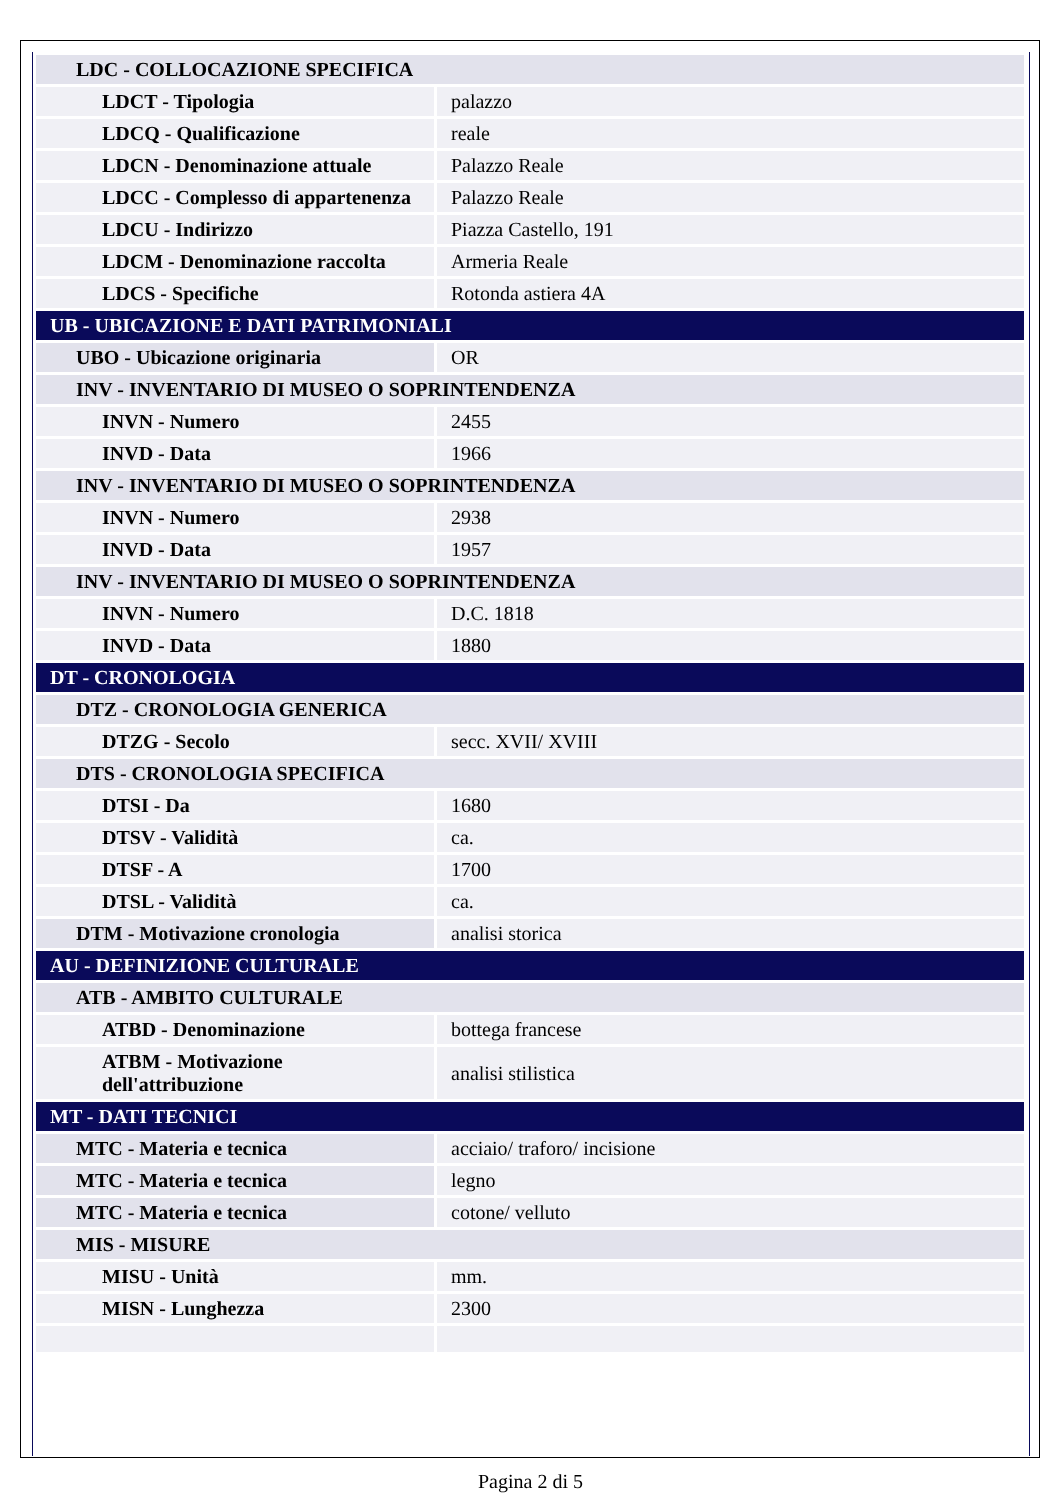| LDC - COLLOCAZIONE SPECIFICA | |
| LDCT - Tipologia | palazzo |
| LDCQ - Qualificazione | reale |
| LDCN - Denominazione attuale | Palazzo Reale |
| LDCC - Complesso di appartenenza | Palazzo Reale |
| LDCU - Indirizzo | Piazza Castello, 191 |
| LDCM - Denominazione raccolta | Armeria Reale |
| LDCS - Specifiche | Rotonda astiera 4A |
| UB - UBICAZIONE E DATI PATRIMONIALI | |
| UBO - Ubicazione originaria | OR |
| INV - INVENTARIO DI MUSEO O SOPRINTENDENZA | |
| INVN - Numero | 2455 |
| INVD - Data | 1966 |
| INV - INVENTARIO DI MUSEO O SOPRINTENDENZA | |
| INVN - Numero | 2938 |
| INVD - Data | 1957 |
| INV - INVENTARIO DI MUSEO O SOPRINTENDENZA | |
| INVN - Numero | D.C. 1818 |
| INVD - Data | 1880 |
| DT - CRONOLOGIA | |
| DTZ - CRONOLOGIA GENERICA | |
| DTZG - Secolo | secc. XVII/ XVIII |
| DTS - CRONOLOGIA SPECIFICA | |
| DTSI - Da | 1680 |
| DTSV - Validità | ca. |
| DTSF - A | 1700 |
| DTSL - Validità | ca. |
| DTM - Motivazione cronologia | analisi storica |
| AU - DEFINIZIONE CULTURALE | |
| ATB - AMBITO CULTURALE | |
| ATBD - Denominazione | bottega francese |
| ATBM - Motivazione dell'attribuzione | analisi stilistica |
| MT - DATI TECNICI | |
| MTC - Materia e tecnica | acciaio/ traforo/ incisione |
| MTC - Materia e tecnica | legno |
| MTC - Materia e tecnica | cotone/ velluto |
| MIS - MISURE | |
| MISU - Unità | mm. |
| MISN - Lunghezza | 2300 |
Pagina 2 di 5